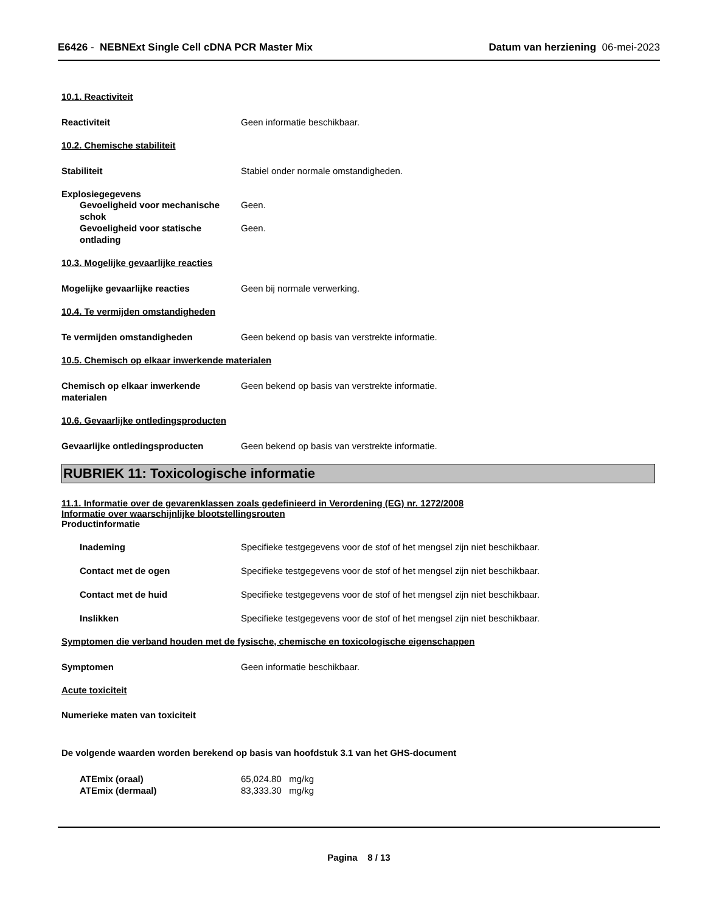E6426 - NEBNExt Single Cell cDNA PCR Master Mix
Datum van herziening 06-mei-2023
10.1. Reactiviteit
Reactiviteit Geen informatie beschikbaar.
10.2. Chemische stabiliteit
Stabiliteit Stabiel onder normale omstandigheden.
Explosiegegevens
Gevoeligheid voor mechanische schok
Geen.
Gevoeligheid voor statische ontlading
Geen.
10.3. Mogelijke gevaarlijke reacties
Mogelijke gevaarlijke reacties Geen bij normale verwerking.
10.4. Te vermijden omstandigheden
Te vermijden omstandigheden Geen bekend op basis van verstrekte informatie.
10.5. Chemisch op elkaar inwerkende materialen
Chemisch op elkaar inwerkende materialen
Geen bekend op basis van verstrekte informatie.
10.6. Gevaarlijke ontledingsproducten
Gevaarlijke ontledingsproducten Geen bekend op basis van verstrekte informatie.
RUBRIEK 11: Toxicologische informatie
11.1. Informatie over de gevarenklassen zoals gedefinieerd in Verordening (EG) nr. 1272/2008
Informatie over waarschijnlijke blootstellingsrouten
Productinformatie
Inademing Specifieke testgegevens voor de stof of het mengsel zijn niet beschikbaar.
Contact met de ogen Specifieke testgegevens voor de stof of het mengsel zijn niet beschikbaar.
Contact met de huid Specifieke testgegevens voor de stof of het mengsel zijn niet beschikbaar.
Inslikken Specifieke testgegevens voor de stof of het mengsel zijn niet beschikbaar.
Symptomen die verband houden met de fysische, chemische en toxicologische eigenschappen
Symptomen Geen informatie beschikbaar.
Acute toxiciteit
Numerieke maten van toxiciteit
De volgende waarden worden berekend op basis van hoofdstuk 3.1 van het GHS-document
ATEmix (oraal) 65,024.80 mg/kg
ATEmix (dermaal) 83,333.30 mg/kg
Pagina 8 / 13